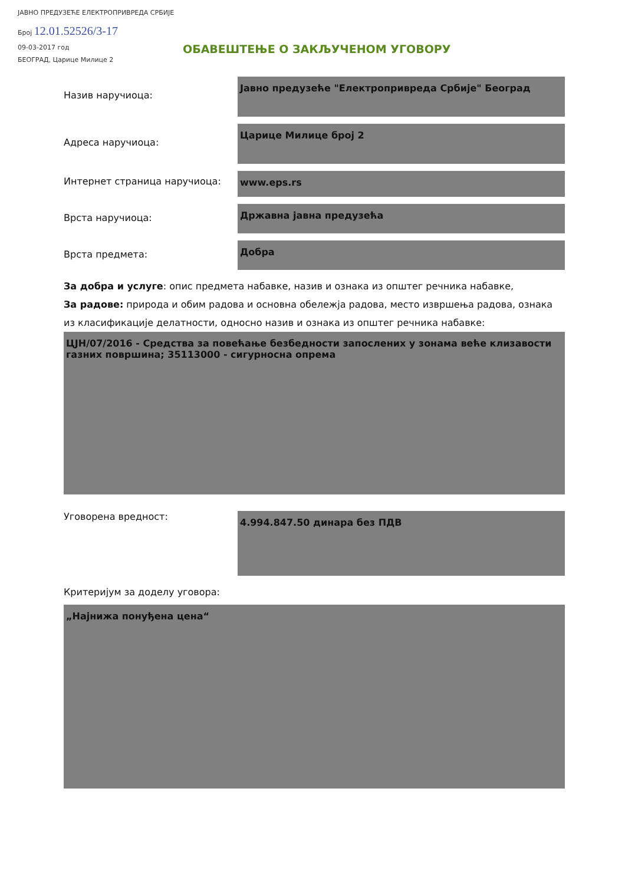ЈАВНО ПРЕДУЗЕЋЕ ЕЛЕКТРОПРИВРЕДА СРБИЈЕ
Број 12.01.52526/3-17
09-03-2017 год
БЕОГРАД, Царице Милице 2
ОБАВЕШТЕЊЕ О ЗАКЉУЧЕНОМ УГОВОРУ
Назив наручиоца:
Јавно предузеће "Електропривреда Србије" Београд
Адреса наручиоца:
Царице Милице број 2
Интернет страница наручиоца:
www.eps.rs
Врста наручиоца:
Државна јавна предузећа
Врста предмета:
Добра
За добра и услуге: опис предмета набавке, назив и ознака из општег речника набавке,
За радове: природа и обим радова и основна обележја радова, место извршења радова, ознака из класификације делатности, односно назив и ознака из општег речника набавке:
ЦЈН/07/2016 - Средства за повећање безбедности запослених у зонама веће клизавости газних површина; 35113000 - сигурносна опрема
Уговорена вредност:
4.994.847.50 динара без ПДВ
Критеријум за доделу уговора:
„Најнижа понуђена цена“